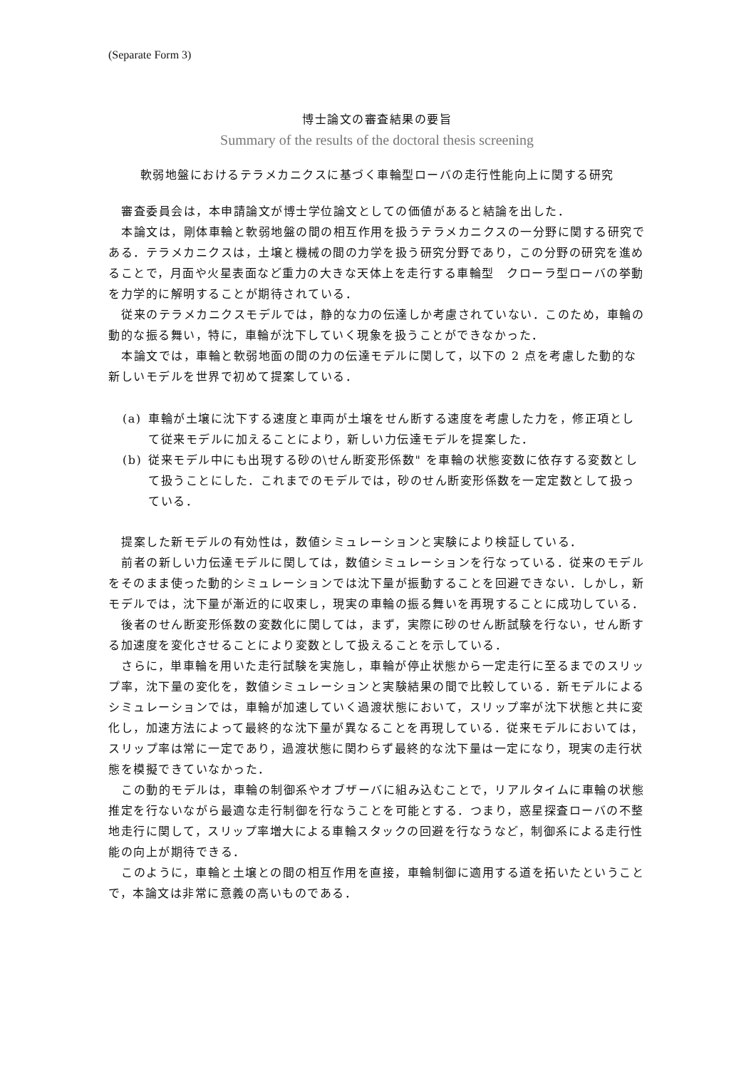(Separate Form 3)
博士論文の審査結果の要旨
Summary of the results of the doctoral thesis screening
軟弱地盤におけるテラメカニクスに基づく車輪型ローバの走行性能向上に関する研究
審査委員会は，本申請論文が博士学位論文としての価値があると結論を出した．
本論文は，剛体車輪と軟弱地盤の間の相互作用を扱うテラメカニクスの一分野に関する研究である．テラメカニクスは，土壌と機械の間の力学を扱う研究分野であり，この分野の研究を進めることで，月面や火星表面など重力の大きな天体上を走行する車輪型　クローラ型ローバの挙動を力学的に解明することが期待されている．
従来のテラメカニクスモデルでは，静的な力の伝達しか考慮されていない．このため，車輪の動的な振る舞い，特に，車輪が沈下していく現象を扱うことができなかった．
本論文では，車輪と軟弱地面の間の力の伝達モデルに関して，以下の 2 点を考慮した動的な新しいモデルを世界で初めて提案している．
(a) 車輪が土壌に沈下する速度と車両が土壌をせん断する速度を考慮した力を，修正項として従来モデルに加えることにより，新しい力伝達モデルを提案した．
(b) 従来モデル中にも出現する砂の\せん断変形係数" を車輪の状態変数に依存する変数として扱うことにした．これまでのモデルでは，砂のせん断変形係数を一定定数として扱っている．
提案した新モデルの有効性は，数値シミュレーションと実験により検証している．
前者の新しい力伝達モデルに関しては，数値シミュレーションを行なっている．従来のモデルをそのまま使った動的シミュレーションでは沈下量が振動することを回避できない．しかし，新モデルでは，沈下量が漸近的に収束し，現実の車輪の振る舞いを再現することに成功している．
後者のせん断変形係数の変数化に関しては，まず，実際に砂のせん断試験を行ない，せん断する加速度を変化させることにより変数として扱えることを示している．
さらに，単車輪を用いた走行試験を実施し，車輪が停止状態から一定走行に至るまでのスリップ率，沈下量の変化を，数値シミュレーションと実験結果の間で比較している．新モデルによるシミュレーションでは，車輪が加速していく過渡状態において，スリップ率が沈下状態と共に変化し，加速方法によって最終的な沈下量が異なることを再現している．従来モデルにおいては，スリップ率は常に一定であり，過渡状態に関わらず最終的な沈下量は一定になり，現実の走行状態を模擬できていなかった．
この動的モデルは，車輪の制御系やオブザーバに組み込むことで，リアルタイムに車輪の状態推定を行ないながら最適な走行制御を行なうことを可能とする．つまり，惑星探査ローバの不整地走行に関して，スリップ率増大による車輪スタックの回避を行なうなど，制御系による走行性能の向上が期待できる．
このように，車輪と土壌との間の相互作用を直接，車輪制御に適用する道を拓いたということで，本論文は非常に意義の高いものである．